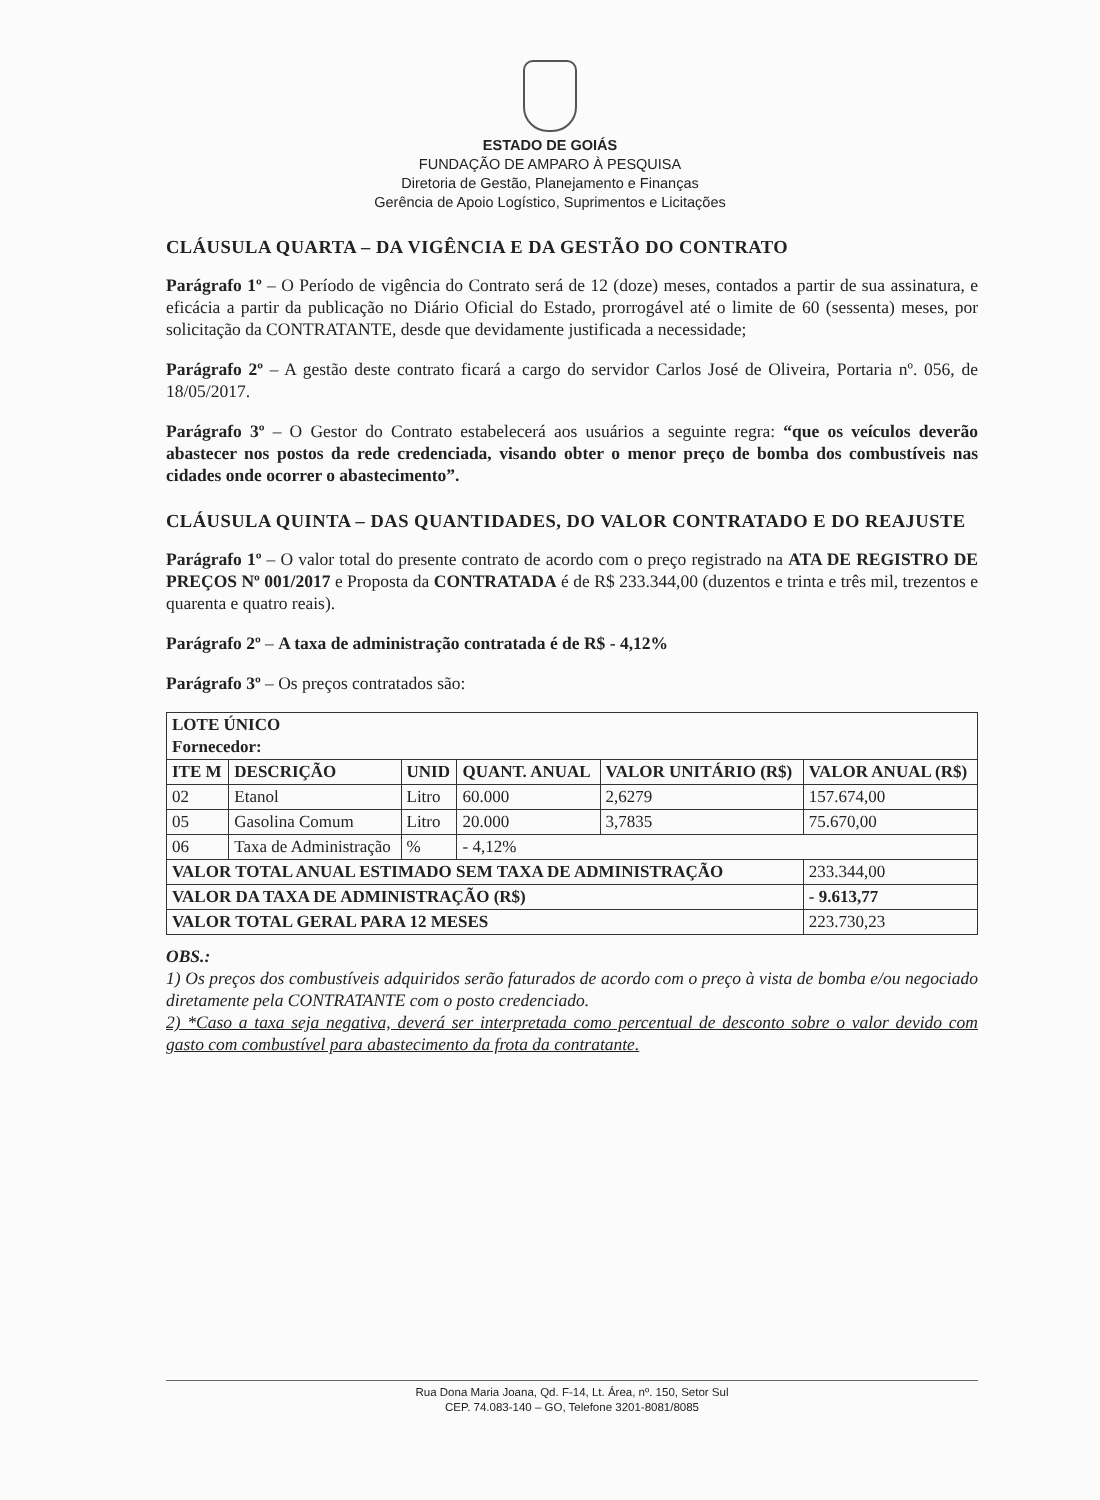ESTADO DE GOIÁS
FUNDAÇÃO DE AMPARO À PESQUISA
Diretoria de Gestão, Planejamento e Finanças
Gerência de Apoio Logístico, Suprimentos e Licitações
CLÁUSULA QUARTA – DA VIGÊNCIA E DA GESTÃO DO CONTRATO
Parágrafo 1º – O Período de vigência do Contrato será de 12 (doze) meses, contados a partir de sua assinatura, e eficácia a partir da publicação no Diário Oficial do Estado, prorrogável até o limite de 60 (sessenta) meses, por solicitação da CONTRATANTE, desde que devidamente justificada a necessidade;
Parágrafo 2º – A gestão deste contrato ficará a cargo do servidor Carlos José de Oliveira, Portaria nº. 056, de 18/05/2017.
Parágrafo 3º – O Gestor do Contrato estabelecerá aos usuários a seguinte regra: “que os veículos deverão abastecer nos postos da rede credenciada, visando obter o menor preço de bomba dos combustíveis nas cidades onde ocorrer o abastecimento”.
CLÁUSULA QUINTA – DAS QUANTIDADES, DO VALOR CONTRATADO E DO REAJUSTE
Parágrafo 1º – O valor total do presente contrato de acordo com o preço registrado na ATA DE REGISTRO DE PREÇOS Nº 001/2017 e Proposta da CONTRATADA é de R$ 233.344,00 (duzentos e trinta e três mil, trezentos e quarenta e quatro reais).
Parágrafo 2º – A taxa de administração contratada é de R$ - 4,12%
Parágrafo 3º – Os preços contratados são:
| LOTE ÚNICO Fornecedor: | | | | | |
| --- | --- | --- | --- | --- | --- |
| ITE M | DESCRIÇÃO | UNID | QUANT. ANUAL | VALOR UNITÁRIO (R$) | VALOR ANUAL (R$) |
| 02 | Etanol | Litro | 60.000 | 2,6279 | 157.674,00 |
| 05 | Gasolina Comum | Litro | 20.000 | 3,7835 | 75.670,00 |
| 06 | Taxa de Administração | % | - 4,12% | | |
| VALOR TOTAL ANUAL ESTIMADO SEM TAXA DE ADMINISTRAÇÃO | | | | | 233.344,00 |
| VALOR DA TAXA DE ADMINISTRAÇÃO (R$) | | | | | - 9.613,77 |
| VALOR TOTAL GERAL PARA 12 MESES | | | | | 223.730,23 |
OBS.:
1) Os preços dos combustíveis adquiridos serão faturados de acordo com o preço à vista de bomba e/ou negociado diretamente pela CONTRATANTE com o posto credenciado.
2) *Caso a taxa seja negativa, deverá ser interpretada como percentual de desconto sobre o valor devido com gasto com combustível para abastecimento da frota da contratante.
Rua Dona Maria Joana, Qd. F-14, Lt. Área, nº. 150, Setor Sul
CEP. 74.083-140 – GO, Telefone 3201-8081/8085